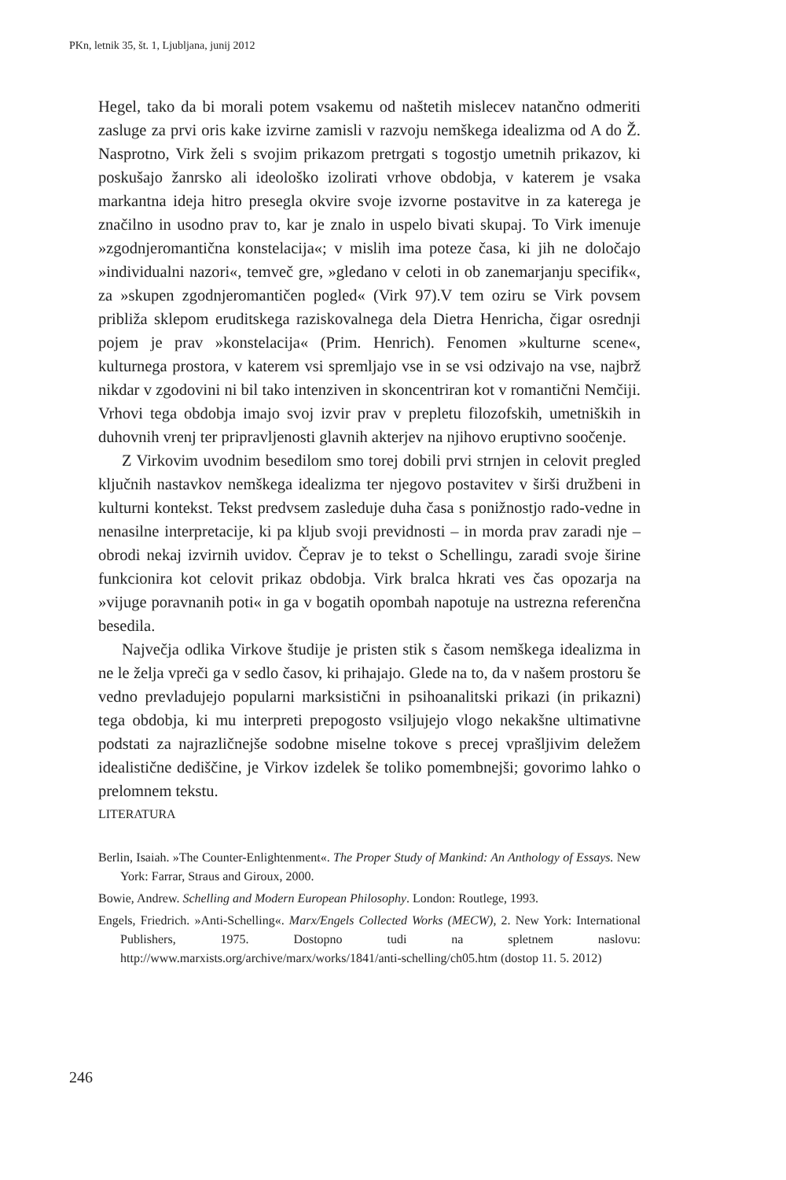PKn, letnik 35, št. 1, Ljubljana, junij 2012
Hegel, tako da bi morali potem vsakemu od naštetih mislecev natančno odmeriti zasluge za prvi oris kake izvirne zamisli v razvoju nemškega idealizma od A do Ž. Nasprotno, Virk želi s svojim prikazom pretrgati s togostjo umetnih prikazov, ki poskušajo žanrsko ali ideološko izolirati vrhove obdobja, v katerem je vsaka markantna ideja hitro presegla okvire svoje izvorne postavitve in za katerega je značilno in usodno prav to, kar je znalo in uspelo bivati skupaj. To Virk imenuje »zgodnjeromantična konstelacija«; v mislih ima poteze časa, ki jih ne določajo »individualni nazori«, temveč gre, »gledano v celoti in ob zanemarjanju specifik«, za »skupen zgodnjeromantičen pogled« (Virk 97).V tem oziru se Virk povsem približa sklepom eruditskega raziskovalnega dela Dietra Henricha, čigar osrednji pojem je prav »konstelacija« (Prim. Henrich). Fenomen »kulturne scene«, kulturnega prostora, v katerem vsi spremljajo vse in se vsi odzivajo na vse, najbrž nikdar v zgodovini ni bil tako intenziven in skoncentriran kot v romantični Nemčiji. Vrhovi tega obdobja imajo svoj izvir prav v prepletu filozofskih, umetniških in duhovnih vrenj ter pripravljenosti glavnih akterjev na njihovo eruptivno soočenje.
Z Virkovim uvodnim besedilom smo torej dobili prvi strnjen in celovit pregled ključnih nastavkov nemškega idealizma ter njegovo postavitev v širši družbeni in kulturni kontekst. Tekst predvsem zasleduje duha časa s ponižnostjo rado-vedne in nenasilne interpretacije, ki pa kljub svoji previdnosti – in morda prav zaradi nje – obrodi nekaj izvirnih uvidov. Čeprav je to tekst o Schellingu, zaradi svoje širine funkcionira kot celovit prikaz obdobja. Virk bralca hkrati ves čas opozarja na »vijuge poravnanih poti« in ga v bogatih opombah napotuje na ustrezna referenčna besedila.
Največja odlika Virkove študije je pristen stik s časom nemškega idealizma in ne le želja vpreči ga v sedlo časov, ki prihajajo. Glede na to, da v našem prostoru še vedno prevladujejo popularni marksistični in psihoanalitski prikazi (in prikazni) tega obdobja, ki mu interpreti prepogosto vsiljujejo vlogo nekakšne ultimativne podstati za najrazličnejše sodobne miselne tokove s precej vprašljivim deležem idealistične dediščine, je Virkov izdelek še toliko pomembnejši; govorimo lahko o prelomnem tekstu.
LITERATURA
Berlin, Isaiah. »The Counter-Enlightenment«. The Proper Study of Mankind: An Anthology of Essays. New York: Farrar, Straus and Giroux, 2000.
Bowie, Andrew. Schelling and Modern European Philosophy. London: Routlege, 1993.
Engels, Friedrich. »Anti-Schelling«. Marx/Engels Collected Works (MECW), 2. New York: International Publishers, 1975. Dostopno tudi na spletnem naslovu: http://www.marxists.org/archive/marx/works/1841/anti-schelling/ch05.htm (dostop 11. 5. 2012)
246